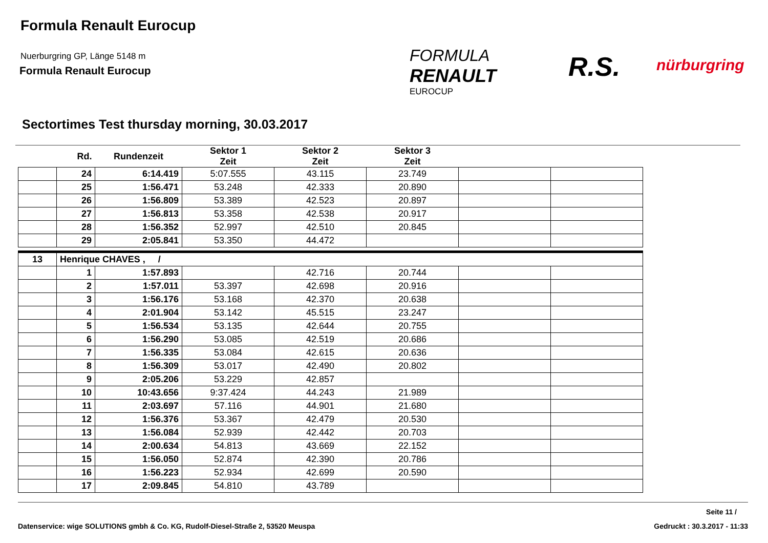Formula Renault Eurocup
Nuerburgring GP, Länge 5148 m
Formula Renault Eurocup
FORMULA
RENAULT
EUROCUP
R.S. nürburgring
Sectortimes Test thursday morning, 30.03.2017
| | Rd. | Rundenzeit | Sektor 1 Zeit | Sektor 2 Zeit | Sektor 3 Zeit | | |
| --- | --- | --- | --- | --- | --- | --- | --- |
| | 24 | 6:14.419 | 5:07.555 | 43.115 | 23.749 | | |
| | 25 | 1:56.471 | 53.248 | 42.333 | 20.890 | | |
| | 26 | 1:56.809 | 53.389 | 42.523 | 20.897 | | |
| | 27 | 1:56.813 | 53.358 | 42.538 | 20.917 | | |
| | 28 | 1:56.352 | 52.997 | 42.510 | 20.845 | | |
| | 29 | 2:05.841 | 53.350 | 44.472 | | | |
| 13 | Henrique CHAVES , / | | | | | | |
| | 1 | 1:57.893 | | 42.716 | 20.744 | | |
| | 2 | 1:57.011 | 53.397 | 42.698 | 20.916 | | |
| | 3 | 1:56.176 | 53.168 | 42.370 | 20.638 | | |
| | 4 | 2:01.904 | 53.142 | 45.515 | 23.247 | | |
| | 5 | 1:56.534 | 53.135 | 42.644 | 20.755 | | |
| | 6 | 1:56.290 | 53.085 | 42.519 | 20.686 | | |
| | 7 | 1:56.335 | 53.084 | 42.615 | 20.636 | | |
| | 8 | 1:56.309 | 53.017 | 42.490 | 20.802 | | |
| | 9 | 2:05.206 | 53.229 | 42.857 | | | |
| | 10 | 10:43.656 | 9:37.424 | 44.243 | 21.989 | | |
| | 11 | 2:03.697 | 57.116 | 44.901 | 21.680 | | |
| | 12 | 1:56.376 | 53.367 | 42.479 | 20.530 | | |
| | 13 | 1:56.084 | 52.939 | 42.442 | 20.703 | | |
| | 14 | 2:00.634 | 54.813 | 43.669 | 22.152 | | |
| | 15 | 1:56.050 | 52.874 | 42.390 | 20.786 | | |
| | 16 | 1:56.223 | 52.934 | 42.699 | 20.590 | | |
| | 17 | 2:09.845 | 54.810 | 43.789 | | | |
Seite 11 /
Datenservice: wige SOLUTIONS gmbh & Co. KG, Rudolf-Diesel-Straße 2, 53520 Meuspa Gedruckt : 30.3.2017 - 11:33